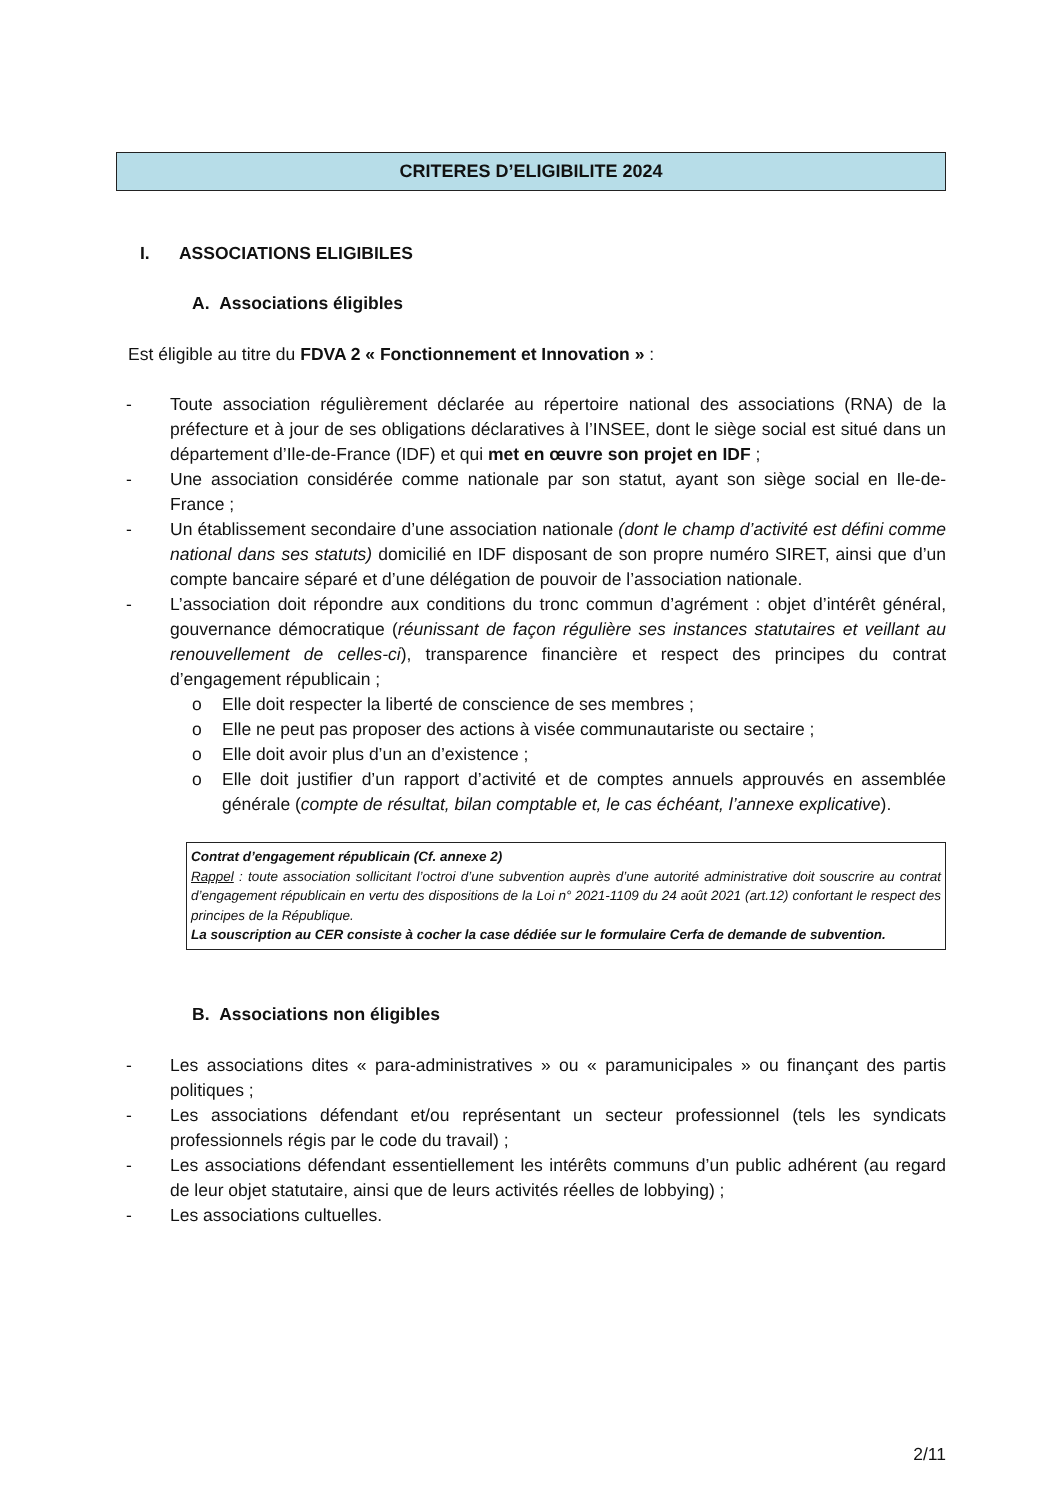CRITERES D’ELIGIBILITE 2024
I. ASSOCIATIONS ELIGIBILES
A. Associations éligibles
Est éligible au titre du FDVA 2 « Fonctionnement et Innovation » :
- Toute association régulièrement déclarée au répertoire national des associations (RNA) de la préfecture et à jour de ses obligations déclaratives à l’INSEE, dont le siège social est situé dans un département d’Ile-de-France (IDF) et qui met en œuvre son projet en IDF ;
- Une association considérée comme nationale par son statut, ayant son siège social en Ile-de-France ;
- Un établissement secondaire d’une association nationale (dont le champ d’activité est défini comme national dans ses statuts) domicilié en IDF disposant de son propre numéro SIRET, ainsi que d’un compte bancaire séparé et d’une délégation de pouvoir de l’association nationale.
- L’association doit répondre aux conditions du tronc commun d’agrément : objet d’intérêt général, gouvernance démocratique (réunissant de façon régulière ses instances statutaires et veillant au renouvellement de celles-ci), transparence financière et respect des principes du contrat d’engagement républicain ;
o Elle doit respecter la liberté de conscience de ses membres ;
o Elle ne peut pas proposer des actions à visée communautariste ou sectaire ;
o Elle doit avoir plus d’un an d’existence ;
o Elle doit justifier d’un rapport d’activité et de comptes annuels approuvés en assemblée générale (compte de résultat, bilan comptable et, le cas échéant, l’annexe explicative).
Contrat d’engagement républicain (Cf. annexe 2)
Rappel : toute association sollicitant l’octroi d’une subvention auprès d’une autorité administrative doit souscrire au contrat d’engagement républicain en vertu des dispositions de la Loi n° 2021-1109 du 24 août 2021 (art.12) confortant le respect des principes de la République.
La souscription au CER consiste à cocher la case dédiée sur le formulaire Cerfa de demande de subvention.
B. Associations non éligibles
- Les associations dites « para-administratives » ou « paramunicipales » ou finançant des partis politiques ;
- Les associations défendant et/ou représentant un secteur professionnel (tels les syndicats professionnels régis par le code du travail) ;
- Les associations défendant essentiellement les intérêts communs d’un public adhérent (au regard de leur objet statutaire, ainsi que de leurs activités réelles de lobbying) ;
- Les associations cultuelles.
2/11